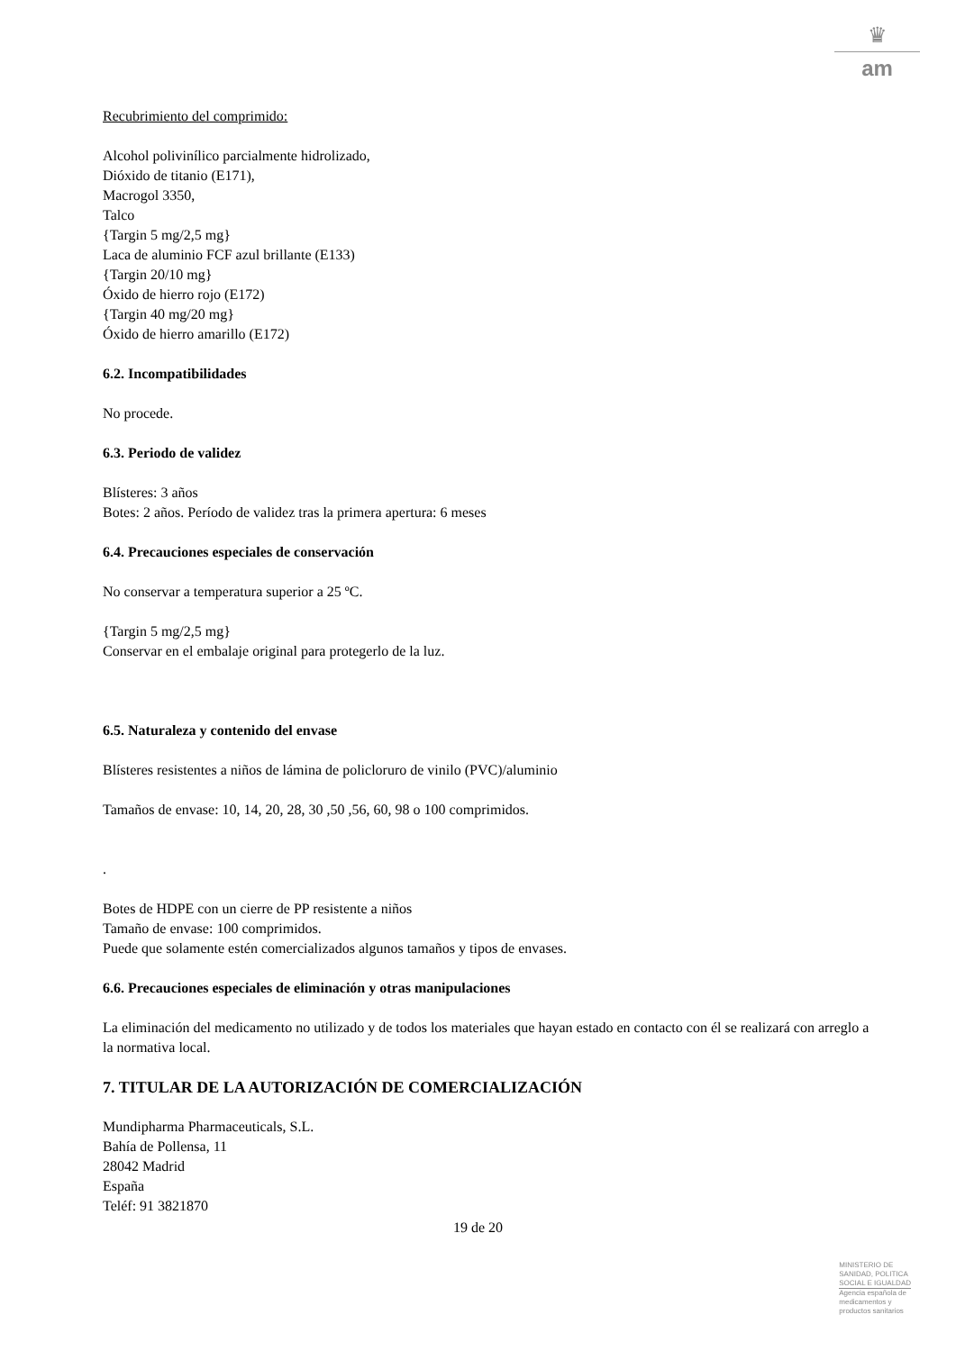♛
am
Recubrimiento del comprimido:
Alcohol polivinílico parcialmente hidrolizado,
Dióxido de titanio (E171),
Macrogol 3350,
Talco
{Targin 5 mg/2,5 mg}
Laca de aluminio FCF azul brillante (E133)
{Targin 20/10 mg}
Óxido de hierro rojo (E172)
{Targin 40 mg/20 mg}
Óxido de hierro amarillo (E172)
6.2. Incompatibilidades
No procede.
6.3. Periodo de validez
Blísteres: 3 años
Botes: 2 años. Período de validez tras la primera apertura: 6 meses
6.4. Precauciones especiales de conservación
No conservar a temperatura superior a 25 ºC.
{Targin 5 mg/2,5 mg}
Conservar en el embalaje original para protegerlo de la luz.
6.5. Naturaleza y contenido del envase
Blísteres resistentes a niños de lámina de policloruro de vinilo (PVC)/aluminio
Tamaños de envase: 10, 14, 20, 28, 30 ,50 ,56, 60, 98 o 100 comprimidos.
.
Botes de HDPE con un cierre de PP resistente a niños
Tamaño de envase: 100 comprimidos.
Puede que solamente estén comercializados algunos tamaños y tipos de envases.
6.6. Precauciones especiales de eliminación y otras manipulaciones
La eliminación del medicamento no utilizado y de todos los materiales que hayan estado en contacto con él se realizará con arreglo a la normativa local.
7. TITULAR DE LA AUTORIZACIÓN DE COMERCIALIZACIÓN
Mundipharma Pharmaceuticals, S.L.
Bahía de Pollensa, 11
28042 Madrid
España
Teléf: 91 3821870
19 de 20
MINISTERIO DE
SANIDAD, POLITICA
SOCIAL E IGUALDAD
Agencia española de
medicamentos y
productos sanitarios